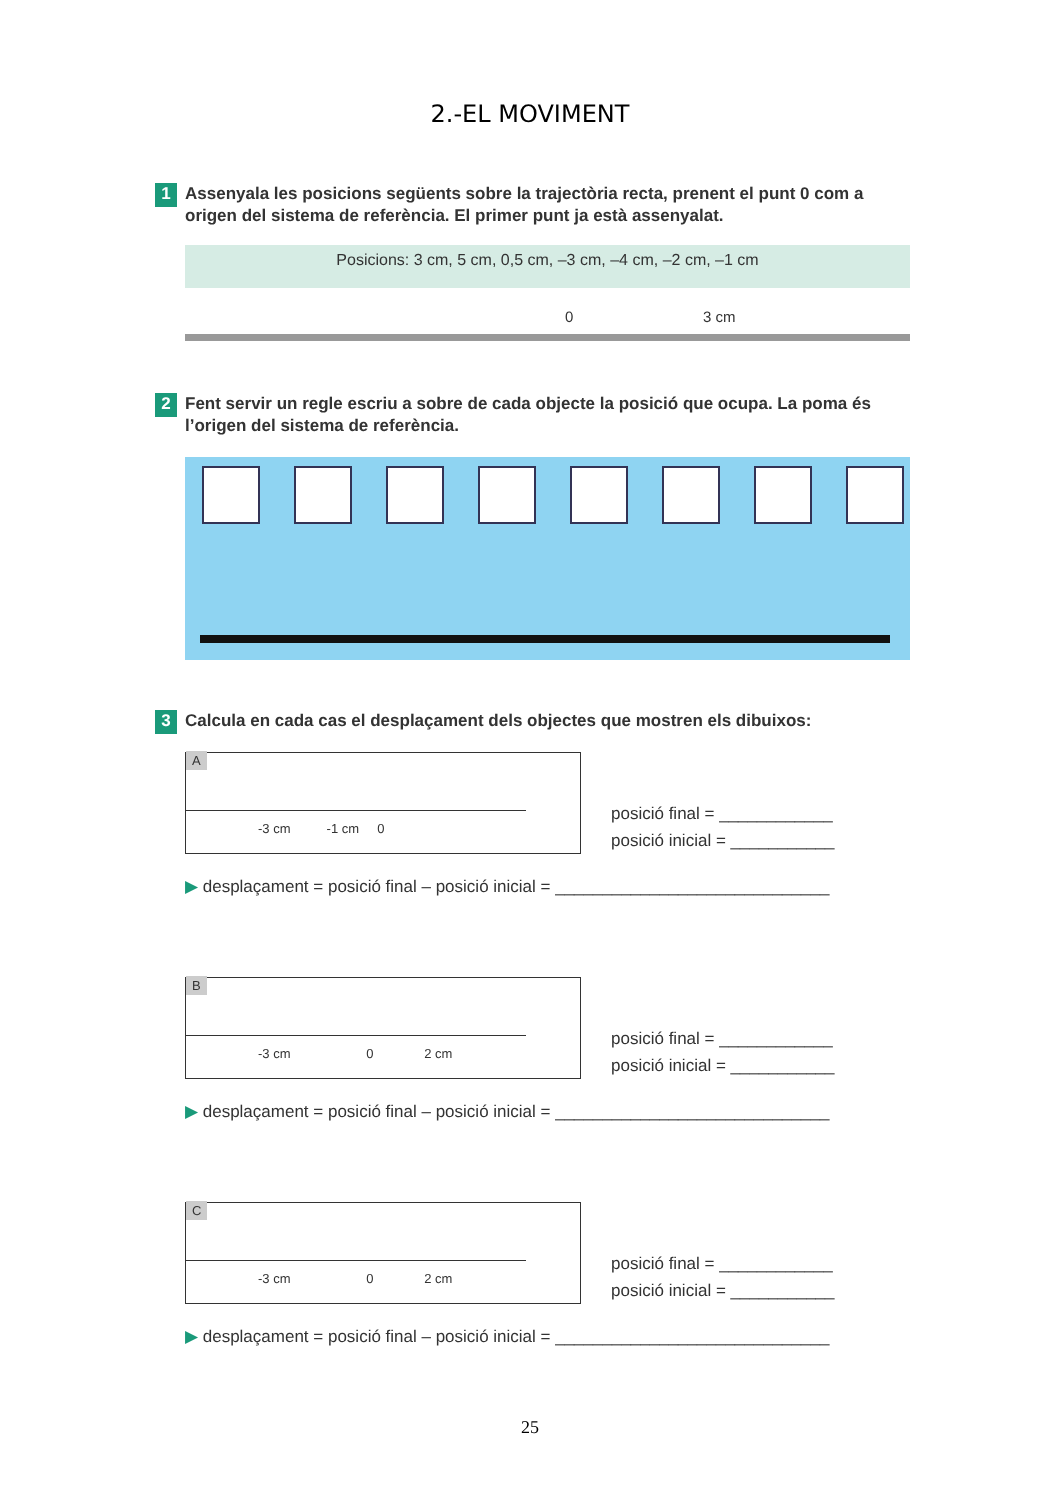2.-EL MOVIMENT
1
Assenyala les posicions següents sobre la trajectòria recta, prenent el punt 0 com a origen del sistema de referència. El primer punt ja està assenyalat.
Posicions: 3 cm, 5 cm, 0,5 cm, –3 cm, –4 cm, –2 cm, –1 cm
0 3 cm
2
Fent servir un regle escriu a sobre de cada objecte la posició que ocupa. La poma és l’origen del sistema de referència.
3
Calcula en cada cas el desplaçament dels objectes que mostren els dibuixos:
A
-3 cm -1 cm 0
posició final = ____________
posició inicial = ___________
▶ desplaçament = posició final – posició inicial = _____________________________
B
-3 cm 0 2 cm
posició final = ____________
posició inicial = ___________
▶ desplaçament = posició final – posició inicial = _____________________________
C
-3 cm 0 2 cm
posició final = ____________
posició inicial = ___________
▶ desplaçament = posició final – posició inicial = _____________________________
25